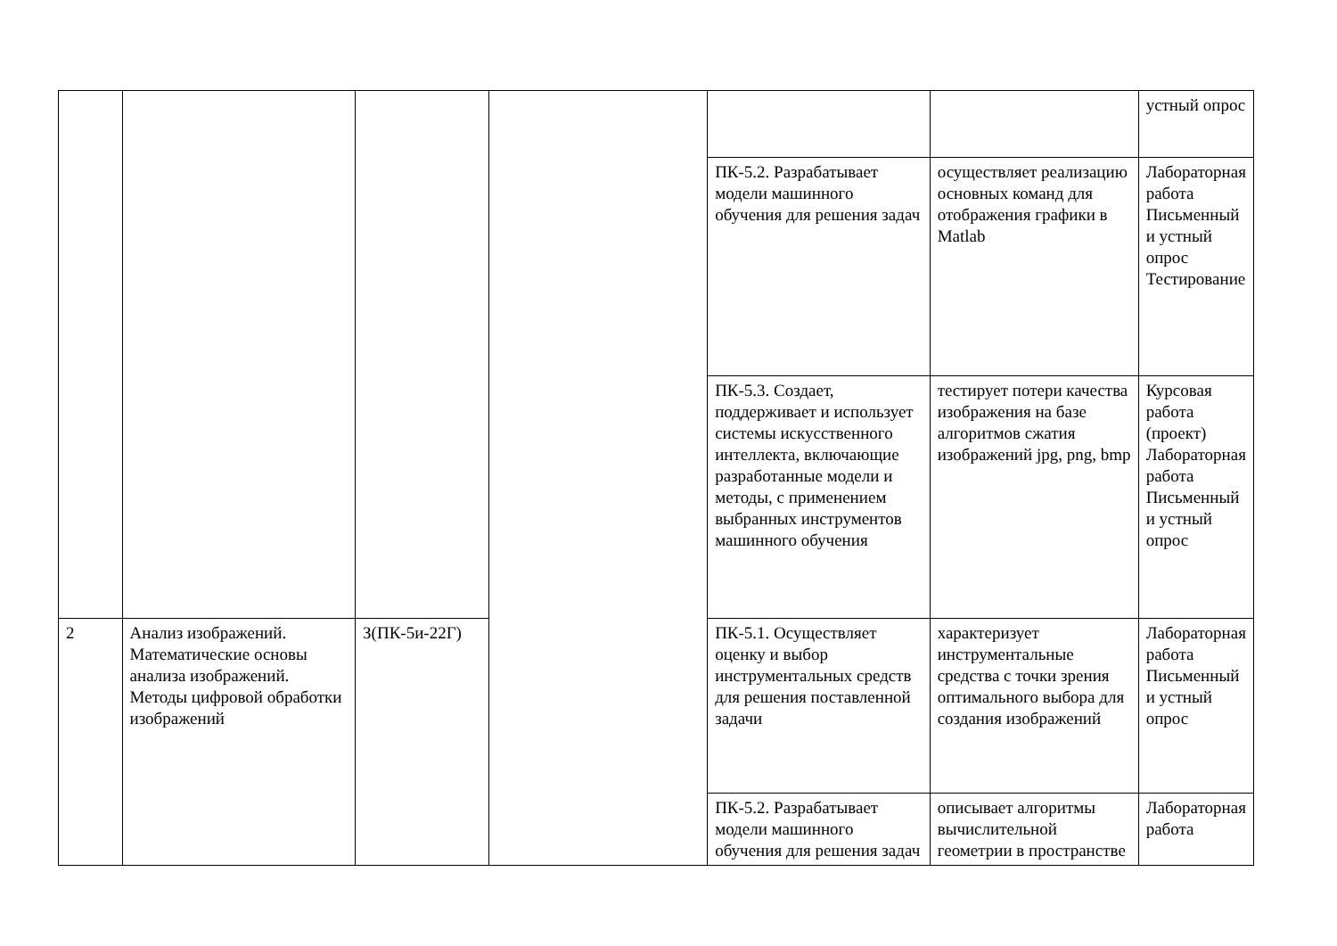| | | | | | | устный опрос |
| | | | | ПК-5.2. Разрабатывает модели машинного обучения для решения задач | осуществляет реализацию основных команд для отображения графики в Matlab | Лабораторная работа Письменный и устный опрос Тестирование |
| | | | | ПК-5.3. Создает, поддерживает и использует системы искусственного интеллекта, включающие разработанные модели и методы, с применением выбранных инструментов машинного обучения | тестирует потери качества изображения на базе алгоритмов сжатия изображений jpg, png, bmp | Курсовая работа (проект) Лабораторная работа Письменный и устный опрос |
| 2 | Анализ изображений. Математические основы анализа изображений. Методы цифровой обработки изображений | З(ПК-5и-22Г) | | ПК-5.1. Осуществляет оценку и выбор инструментальных средств для решения поставленной задачи | характеризует инструментальные средства с точки зрения оптимального выбора для создания изображений | Лабораторная работа Письменный и устный опрос |
| | | | | ПК-5.2. Разрабатывает модели машинного обучения для решения задач | описывает алгоритмы вычислительной геометрии в пространстве | Лабораторная работа |